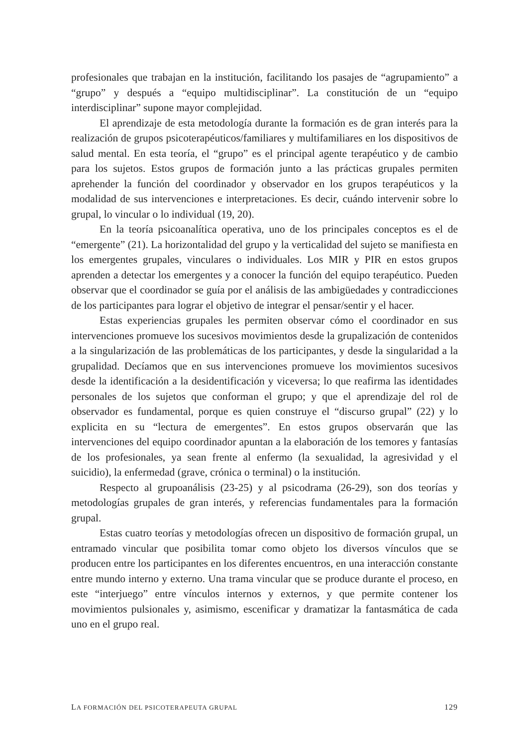profesionales que trabajan en la institución, facilitando los pasajes de “agrupamiento” a “grupo” y después a “equipo multidisciplinar”. La constitución de un “equipo interdisciplinar” supone mayor complejidad.
El aprendizaje de esta metodología durante la formación es de gran interés para la realización de grupos psicoterapéuticos/familiares y multifamiliares en los dispositivos de salud mental. En esta teoría, el “grupo” es el principal agente terapéutico y de cambio para los sujetos. Estos grupos de formación junto a las prácticas grupales permiten aprehender la función del coordinador y observador en los grupos terapéuticos y la modalidad de sus intervenciones e interpretaciones. Es decir, cuándo intervenir sobre lo grupal, lo vincular o lo individual (19, 20).
En la teoría psicoanalítica operativa, uno de los principales conceptos es el de “emergente” (21). La horizontalidad del grupo y la verticalidad del sujeto se manifiesta en los emergentes grupales, vinculares o individuales. Los MIR y PIR en estos grupos aprenden a detectar los emergentes y a conocer la función del equipo terapéutico. Pueden observar que el coordinador se guía por el análisis de las ambigüedades y contradicciones de los participantes para lograr el objetivo de integrar el pensar/sentir y el hacer.
Estas experiencias grupales les permiten observar cómo el coordinador en sus intervenciones promueve los sucesivos movimientos desde la grupalización de contenidos a la singularización de las problemáticas de los participantes, y desde la singularidad a la grupalidad. Decíamos que en sus intervenciones promueve los movimientos sucesivos desde la identificación a la desidentificación y viceversa; lo que reafirma las identidades personales de los sujetos que conforman el grupo; y que el aprendizaje del rol de observador es fundamental, porque es quien construye el “discurso grupal” (22) y lo explicita en su “lectura de emergentes”. En estos grupos observarán que las intervenciones del equipo coordinador apuntan a la elaboración de los temores y fantasías de los profesionales, ya sean frente al enfermo (la sexualidad, la agresividad y el suicidio), la enfermedad (grave, crónica o terminal) o la institución.
Respecto al grupoanálisis (23-25) y al psicodrama (26-29), son dos teorías y metodologías grupales de gran interés, y referencias fundamentales para la formación grupal.
Estas cuatro teorías y metodologías ofrecen un dispositivo de formación grupal, un entramado vincular que posibilita tomar como objeto los diversos vínculos que se producen entre los participantes en los diferentes encuentros, en una interacción constante entre mundo interno y externo. Una trama vincular que se produce durante el proceso, en este “interjuego” entre vínculos internos y externos, y que permite contener los movimientos pulsionales y, asimismo, escenificar y dramatizar la fantasmática de cada uno en el grupo real.
LA FORMACIÓN DEL PSICOTERAPEUTA GRUPAL 129